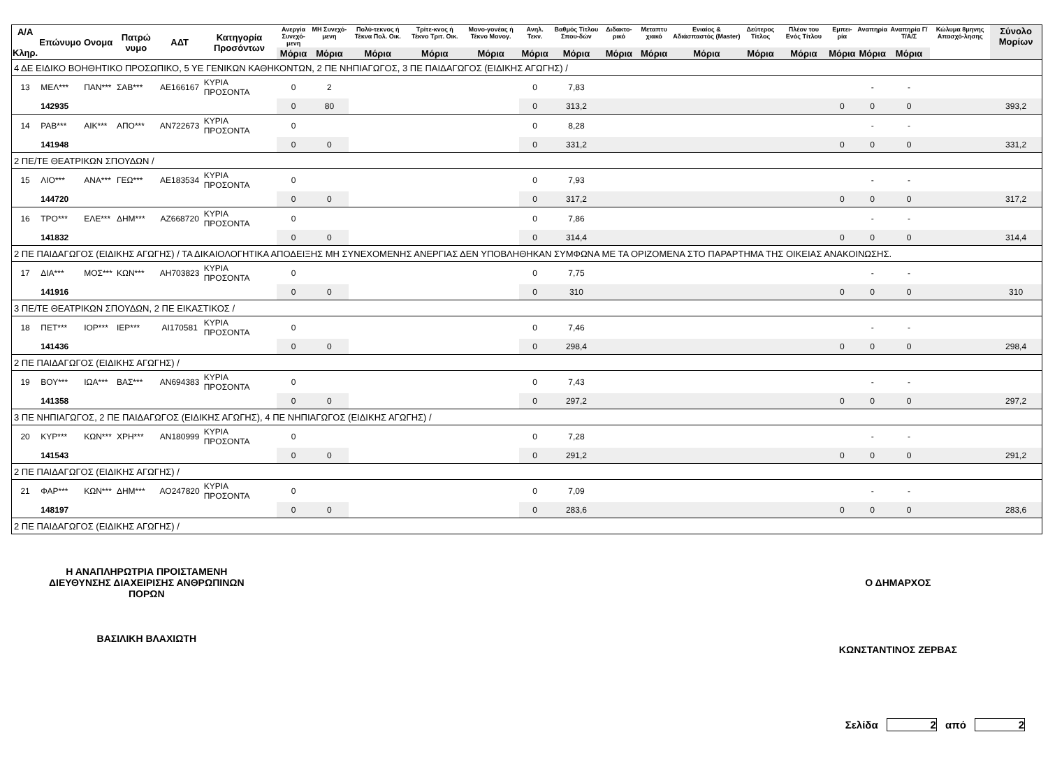| Α/Α Κληρ. | Επώνυμο | Ονομα | Πατρώ νυμο | ΑΔΤ | Κατηγορία Προσόντων | Ανεργία Συνεχό-μενη | ΜΗ Συνεχό-μενη | Πολύ-τεκνος ή Τέκνα Πολ. Οικ. | Τρίτε-κνος ή Τέκνο Τριτ. Οικ. | Μονο-γονέας ή Τέκνο Μονογ. | Ανηλ. Τεκν. | Βαθμός Τίτλου Σπου-δών | Διδακτο-ρικό | Μεταπτυ χιακό | Ενιαίος & Αδιάσπαστός (Master) | Δεύτερος Τίτλος | Πλέον του Ενός Τίτλου | Εμπει-ρία | Αναπηρία | Αναπηρία Γ/Τ/Α/Σ | Κώλυμα 8μηνης Απασχό-λησης | Σύνολο Μορίων |
| --- | --- | --- | --- | --- | --- | --- | --- | --- | --- | --- | --- | --- | --- | --- | --- | --- | --- | --- | --- | --- | --- | --- |
| | | | | | | Μόρια | Μόρια | Μόρια | Μόρια | Μόρια | Μόρια | Μόρια | Μόρια | Μόρια | Μόρια | Μόρια | Μόρια | Μόρια | Μόρια | Μόρια | | |
| 4 ΔΕ ΕΙΔΙΚΟ ΒΟΗΘΗΤΙΚΟ ΠΡΟΣΩΠΙΚΟ, 5 ΥΕ ΓΕΝΙΚΩΝ ΚΑΘΗΚΟΝΤΩΝ, 2 ΠΕ ΝΗΠΙΑΓΩΓΟΣ, 3 ΠΕ ΠΑΙΔΑΓΩΓΟΣ (ΕΙΔΙΚΗΣ ΑΓΩΓΗΣ) / | | | | | | | | | | | | | | | | | | | | | | |
| 13 | ΜΕΛ*** | ΠΑΝ*** | ΣΑΒ*** | ΑΕ166167 | ΚΥΡΙΑ ΠΡΟΣΟΝΤΑ | 0 | 2 | | | | 0 | 7,83 | | | | | | | - | - | | |
| | 142935 | | | | | 0 | 80 | | | | 0 | 313,2 | | | | | | 0 | 0 | 0 | | 393,2 |
| 14 | ΡΑΒ*** | ΑΙΚ*** | ΑΠΟ*** | ΑΝ722673 | ΚΥΡΙΑ ΠΡΟΣΟΝΤΑ | 0 | | | | | 0 | 8,28 | | | | | | | - | - | | |
| | 141948 | | | | | 0 | 0 | | | | 0 | 331,2 | | | | | | 0 | 0 | 0 | | 331,2 |
| 2 ΠΕ/ΤΕ ΘΕΑΤΡΙΚΩΝ ΣΠΟΥΔΩΝ / | | | | | | | | | | | | | | | | | | | | | | |
| 15 | ΛΙΟ*** | ΑΝΑ*** | ΓΕΩ*** | ΑΕ183534 | ΚΥΡΙΑ ΠΡΟΣΟΝΤΑ | 0 | | | | | 0 | 7,93 | | | | | | | - | - | | |
| | 144720 | | | | | 0 | 0 | | | | 0 | 317,2 | | | | | | 0 | 0 | 0 | | 317,2 |
| 16 | ΤΡΟ*** | ΕΛΕ*** | ΔΗΜ*** | ΑΖ668720 | ΚΥΡΙΑ ΠΡΟΣΟΝΤΑ | 0 | | | | | 0 | 7,86 | | | | | | | - | - | | |
| | 141832 | | | | | 0 | 0 | | | | 0 | 314,4 | | | | | | 0 | 0 | 0 | | 314,4 |
| 2 ΠΕ ΠΑΙΔΑΓΩΓΟΣ (ΕΙΔΙΚΗΣ ΑΓΩΓΗΣ) / ΤΑ ΔΙΚΑΙΟΛΟΓΗΤΙΚΑ ΑΠΟΔΕΙΞΗΣ ΜΗ ΣΥΝΕΧΟΜΕΝΗΣ ΑΝΕΡΓΙΑΣ ΔΕΝ ΥΠΟΒΛΗΘΗΚΑΝ ΣΥΜΦΩΝΑ ΜΕ ΤΑ ΟΡΙΖΟΜΕΝΑ ΣΤΟ ΠΑΡΑΡΤΗΜΑ ΤΗΣ ΟΙΚΕΙΑΣ ΑΝΑΚΟΙΝΩΣΗΣ. | | | | | | | | | | | | | | | | | | | | | | |
| 17 | ΔΙΑ*** | ΜΟΣ*** | ΚΩΝ*** | ΑΗ703823 | ΚΥΡΙΑ ΠΡΟΣΟΝΤΑ | 0 | | | | | 0 | 7,75 | | | | | | | - | - | | |
| | 141916 | | | | | 0 | 0 | | | | 0 | 310 | | | | | | 0 | 0 | 0 | | 310 |
| 3 ΠΕ/ΤΕ ΘΕΑΤΡΙΚΩΝ ΣΠΟΥΔΩΝ, 2 ΠΕ ΕΙΚΑΣΤΙΚΟΣ / | | | | | | | | | | | | | | | | | | | | | | |
| 18 | ΠΕΤ*** | ΙΟΡ*** | ΙΕΡ*** | ΑΙ170581 | ΚΥΡΙΑ ΠΡΟΣΟΝΤΑ | 0 | | | | | 0 | 7,46 | | | | | | | - | - | | |
| | 141436 | | | | | 0 | 0 | | | | 0 | 298,4 | | | | | | 0 | 0 | 0 | | 298,4 |
| 2 ΠΕ ΠΑΙΔΑΓΩΓΟΣ (ΕΙΔΙΚΗΣ ΑΓΩΓΗΣ) / | | | | | | | | | | | | | | | | | | | | | | |
| 19 | ΒΟΥ*** | ΙΩΑ*** | ΒΑΣ*** | ΑΝ694383 | ΚΥΡΙΑ ΠΡΟΣΟΝΤΑ | 0 | | | | | 0 | 7,43 | | | | | | | - | - | | |
| | 141358 | | | | | 0 | 0 | | | | 0 | 297,2 | | | | | | 0 | 0 | 0 | | 297,2 |
| 3 ΠΕ ΝΗΠΙΑΓΩΓΟΣ, 2 ΠΕ ΠΑΙΔΑΓΩΓΟΣ (ΕΙΔΙΚΗΣ ΑΓΩΓΗΣ), 4 ΠΕ ΝΗΠΙΑΓΩΓΟΣ (ΕΙΔΙΚΗΣ ΑΓΩΓΗΣ) / | | | | | | | | | | | | | | | | | | | | | | |
| 20 | ΚΥΡ*** | ΚΩΝ*** | ΧΡΗ*** | ΑΝ180999 | ΚΥΡΙΑ ΠΡΟΣΟΝΤΑ | 0 | | | | | 0 | 7,28 | | | | | | | - | - | | |
| | 141543 | | | | | 0 | 0 | | | | 0 | 291,2 | | | | | | 0 | 0 | 0 | | 291,2 |
| 2 ΠΕ ΠΑΙΔΑΓΩΓΟΣ (ΕΙΔΙΚΗΣ ΑΓΩΓΗΣ) / | | | | | | | | | | | | | | | | | | | | | | |
| 21 | ΦΑΡ*** | ΚΩΝ*** | ΔΗΜ*** | ΑΟ247820 | ΚΥΡΙΑ ΠΡΟΣΟΝΤΑ | 0 | | | | | 0 | 7,09 | | | | | | | - | - | | |
| | 148197 | | | | | 0 | 0 | | | | 0 | 283,6 | | | | | | 0 | 0 | 0 | | 283,6 |
| 2 ΠΕ ΠΑΙΔΑΓΩΓΟΣ (ΕΙΔΙΚΗΣ ΑΓΩΓΗΣ) / | | | | | | | | | | | | | | | | | | | | | | |
Η ΑΝΑΠΛΗΡΩΤΡΙΑ ΠΡΟΙΣΤΑΜΕΝΗ
ΔΙΕΥΘΥΝΣΗΣ ΔΙΑΧΕΙΡΙΣΗΣ ΑΝΘΡΩΠΙΝΩΝ
ΠΟΡΩΝ
ΒΑΣΙΛΙΚΗ ΒΛΑΧΙΩΤΗ
Ο ΔΗΜΑΡΧΟΣ
ΚΩΝΣΤΑΝΤΙΝΟΣ ΖΕΡΒΑΣ
Σελίδα 2 από 2